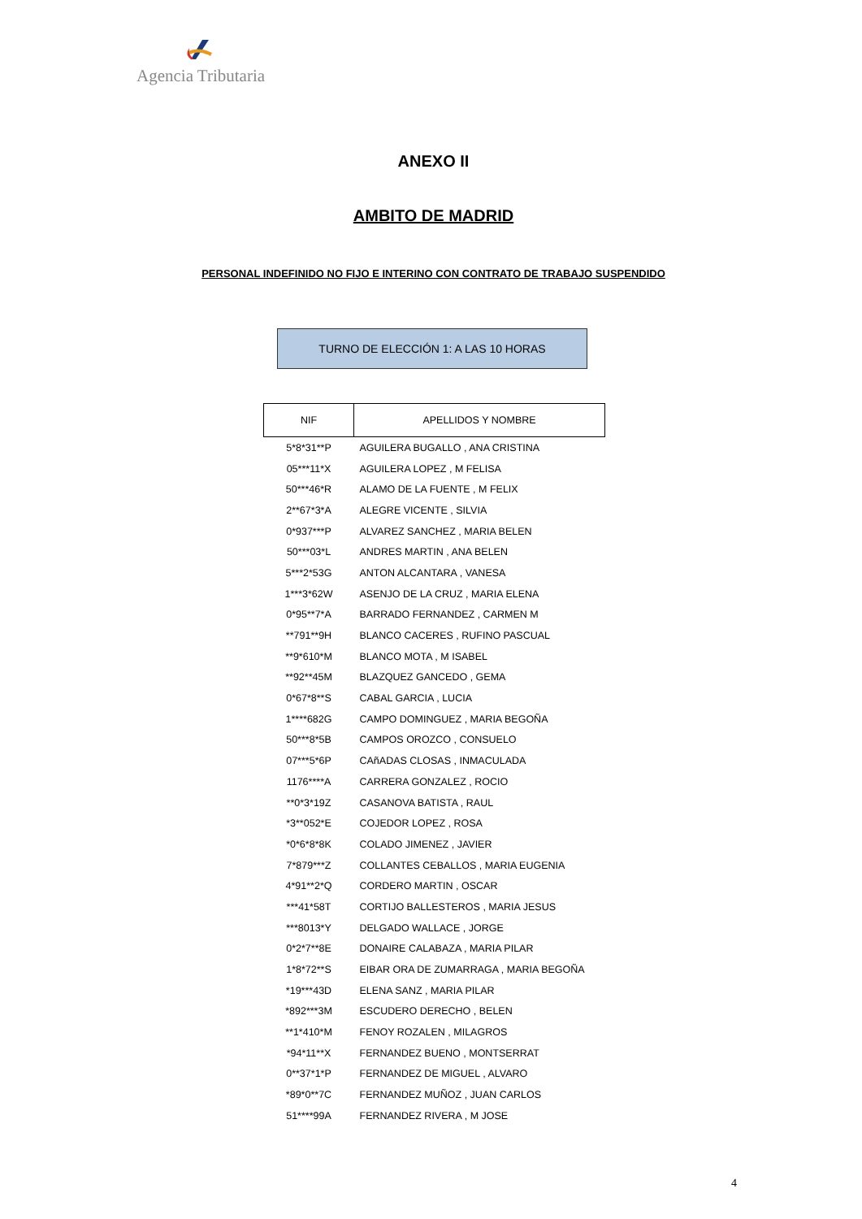Agencia Tributaria
ANEXO II
AMBITO DE MADRID
PERSONAL INDEFINIDO NO FIJO E INTERINO CON CONTRATO DE TRABAJO SUSPENDIDO
TURNO DE ELECCIÓN 1: A LAS 10 HORAS
| NIF | APELLIDOS Y NOMBRE |
| --- | --- |
| 5*8*31**P | AGUILERA BUGALLO , ANA CRISTINA |
| 05***11*X | AGUILERA LOPEZ , M FELISA |
| 50***46*R | ALAMO DE LA FUENTE , M FELIX |
| 2**67*3*A | ALEGRE VICENTE , SILVIA |
| 0*937***P | ALVAREZ SANCHEZ , MARIA BELEN |
| 50***03*L | ANDRES MARTIN , ANA BELEN |
| 5***2*53G | ANTON ALCANTARA , VANESA |
| 1***3*62W | ASENJO DE LA CRUZ , MARIA ELENA |
| 0*95**7*A | BARRADO FERNANDEZ , CARMEN M |
| **791**9H | BLANCO CACERES , RUFINO PASCUAL |
| **9*610*M | BLANCO MOTA , M ISABEL |
| **92**45M | BLAZQUEZ GANCEDO , GEMA |
| 0*67*8**S | CABAL GARCIA , LUCIA |
| 1****682G | CAMPO DOMINGUEZ , MARIA BEGOÑA |
| 50***8*5B | CAMPOS OROZCO , CONSUELO |
| 07***5*6P | CAñADAS CLOSAS , INMACULADA |
| 1176****A | CARRERA GONZALEZ , ROCIO |
| **0*3*19Z | CASANOVA BATISTA , RAUL |
| *3**052*E | COJEDOR LOPEZ , ROSA |
| *0*6*8*8K | COLADO JIMENEZ , JAVIER |
| 7*879***Z | COLLANTES CEBALLOS , MARIA EUGENIA |
| 4*91**2*Q | CORDERO MARTIN , OSCAR |
| ***41*58T | CORTIJO BALLESTEROS , MARIA JESUS |
| ***8013*Y | DELGADO WALLACE , JORGE |
| 0*2*7**8E | DONAIRE CALABAZA , MARIA PILAR |
| 1*8*72**S | EIBAR ORA DE ZUMARRAGA , MARIA BEGOÑA |
| *19***43D | ELENA SANZ , MARIA PILAR |
| *892***3M | ESCUDERO DERECHO , BELEN |
| **1*410*M | FENOY ROZALEN , MILAGROS |
| *94*11**X | FERNANDEZ BUENO , MONTSERRAT |
| 0**37*1*P | FERNANDEZ DE MIGUEL , ALVARO |
| *89*0**7C | FERNANDEZ MUÑOZ , JUAN CARLOS |
| 51****99A | FERNANDEZ RIVERA , M JOSE |
4